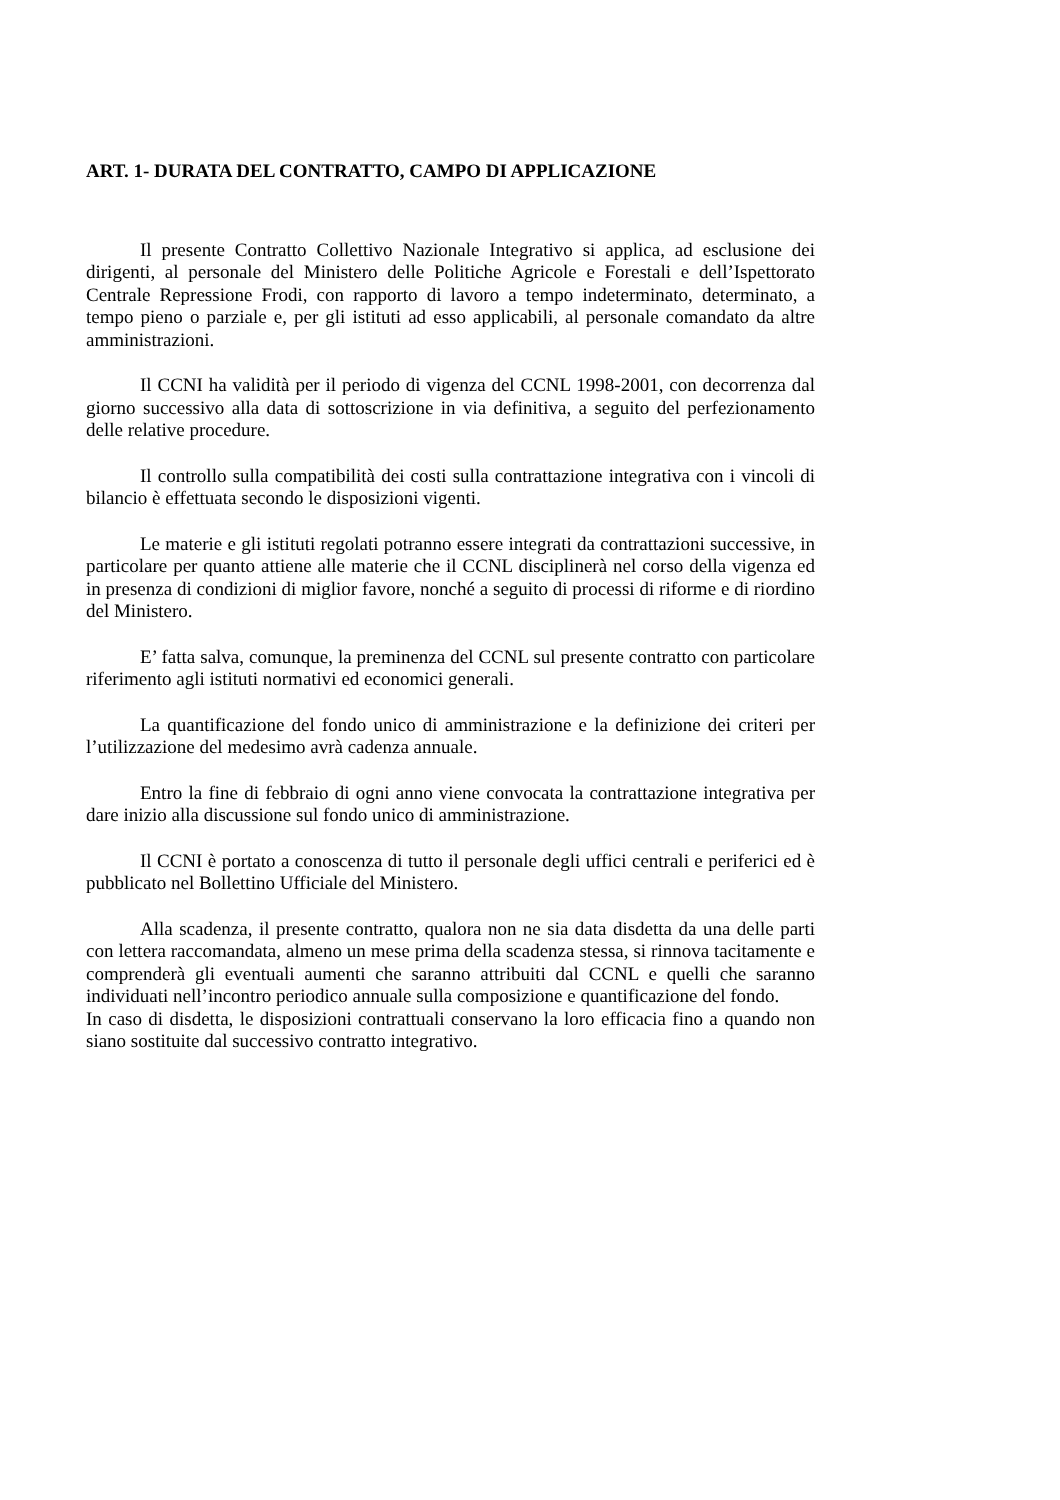ART. 1- DURATA DEL CONTRATTO, CAMPO DI APPLICAZIONE
Il presente Contratto Collettivo Nazionale Integrativo si applica, ad esclusione dei dirigenti, al personale del Ministero delle Politiche Agricole e Forestali e dell’Ispettorato Centrale Repressione Frodi, con rapporto di lavoro a tempo indeterminato, determinato, a tempo pieno o parziale e, per gli istituti ad esso applicabili, al personale comandato da altre amministrazioni.
Il CCNI ha validità per il periodo di vigenza del CCNL 1998-2001, con decorrenza dal giorno successivo alla data di sottoscrizione in via definitiva, a seguito del perfezionamento delle relative procedure.
Il controllo sulla compatibilità dei costi sulla contrattazione integrativa con i vincoli di bilancio è effettuata secondo le disposizioni vigenti.
Le materie e gli istituti regolati potranno essere integrati da contrattazioni successive, in particolare per quanto attiene alle materie che il CCNL disciplinerà nel corso della vigenza ed in presenza di condizioni di miglior favore, nonché a seguito di processi di riforme e di riordino del Ministero.
E’ fatta salva, comunque, la preminenza del CCNL sul presente contratto con particolare riferimento agli istituti normativi ed economici generali.
La quantificazione del fondo unico di amministrazione e la definizione dei criteri per l’utilizzazione del medesimo avrà cadenza annuale.
Entro la fine di febbraio di ogni anno viene convocata la contrattazione integrativa per dare inizio alla discussione sul fondo unico di amministrazione.
Il CCNI è portato a conoscenza di tutto il personale degli uffici centrali e periferici ed è pubblicato nel Bollettino Ufficiale del Ministero.
Alla scadenza, il presente contratto, qualora non ne sia data disdetta da una delle parti con lettera raccomandata, almeno un mese prima della scadenza stessa, si rinnova tacitamente e comprenderà gli eventuali aumenti che saranno attribuiti dal CCNL e quelli che saranno individuati nell’incontro periodico annuale sulla composizione e quantificazione del fondo.
In caso di disdetta, le disposizioni contrattuali conservano la loro efficacia fino a quando non siano sostituite dal successivo contratto integrativo.